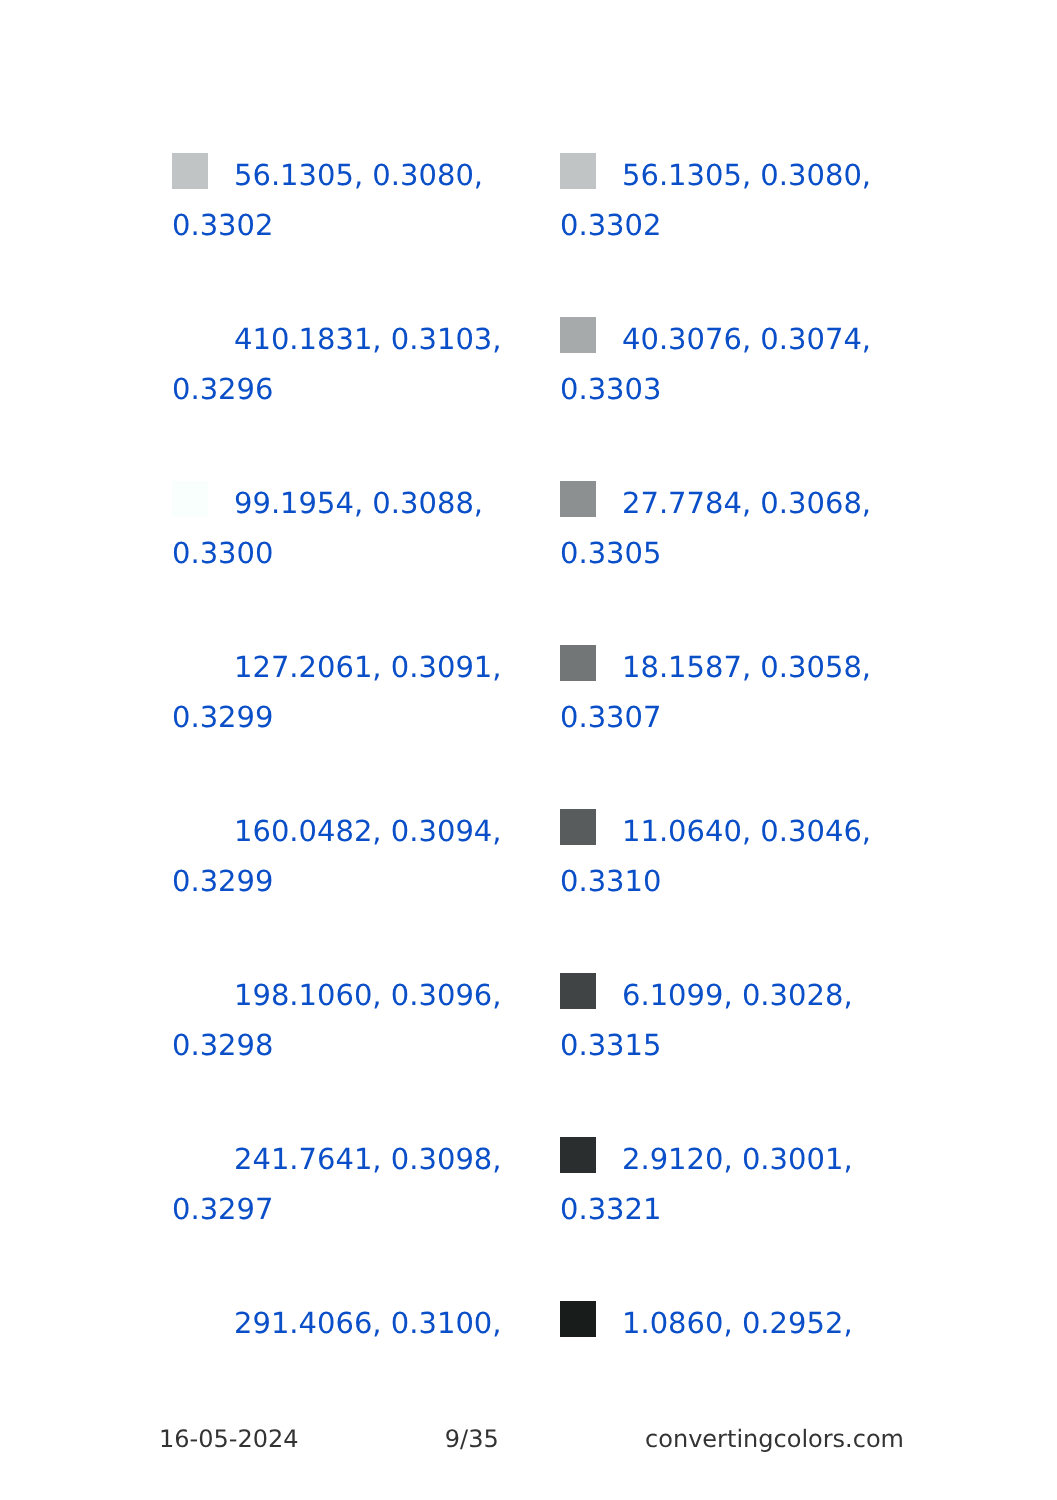56.1305, 0.3080,
0.3302
56.1305, 0.3080,
0.3302
410.1831, 0.3103,
0.3296
40.3076, 0.3074,
0.3303
99.1954, 0.3088,
0.3300
27.7784, 0.3068,
0.3305
127.2061, 0.3091,
0.3299
18.1587, 0.3058,
0.3307
160.0482, 0.3094,
0.3299
11.0640, 0.3046,
0.3310
198.1060, 0.3096,
0.3298
6.1099, 0.3028,
0.3315
241.7641, 0.3098,
0.3297
2.9120, 0.3001,
0.3321
291.4066, 0.3100,
1.0860, 0.2952,
16-05-2024 9/35 convertingcolors.com